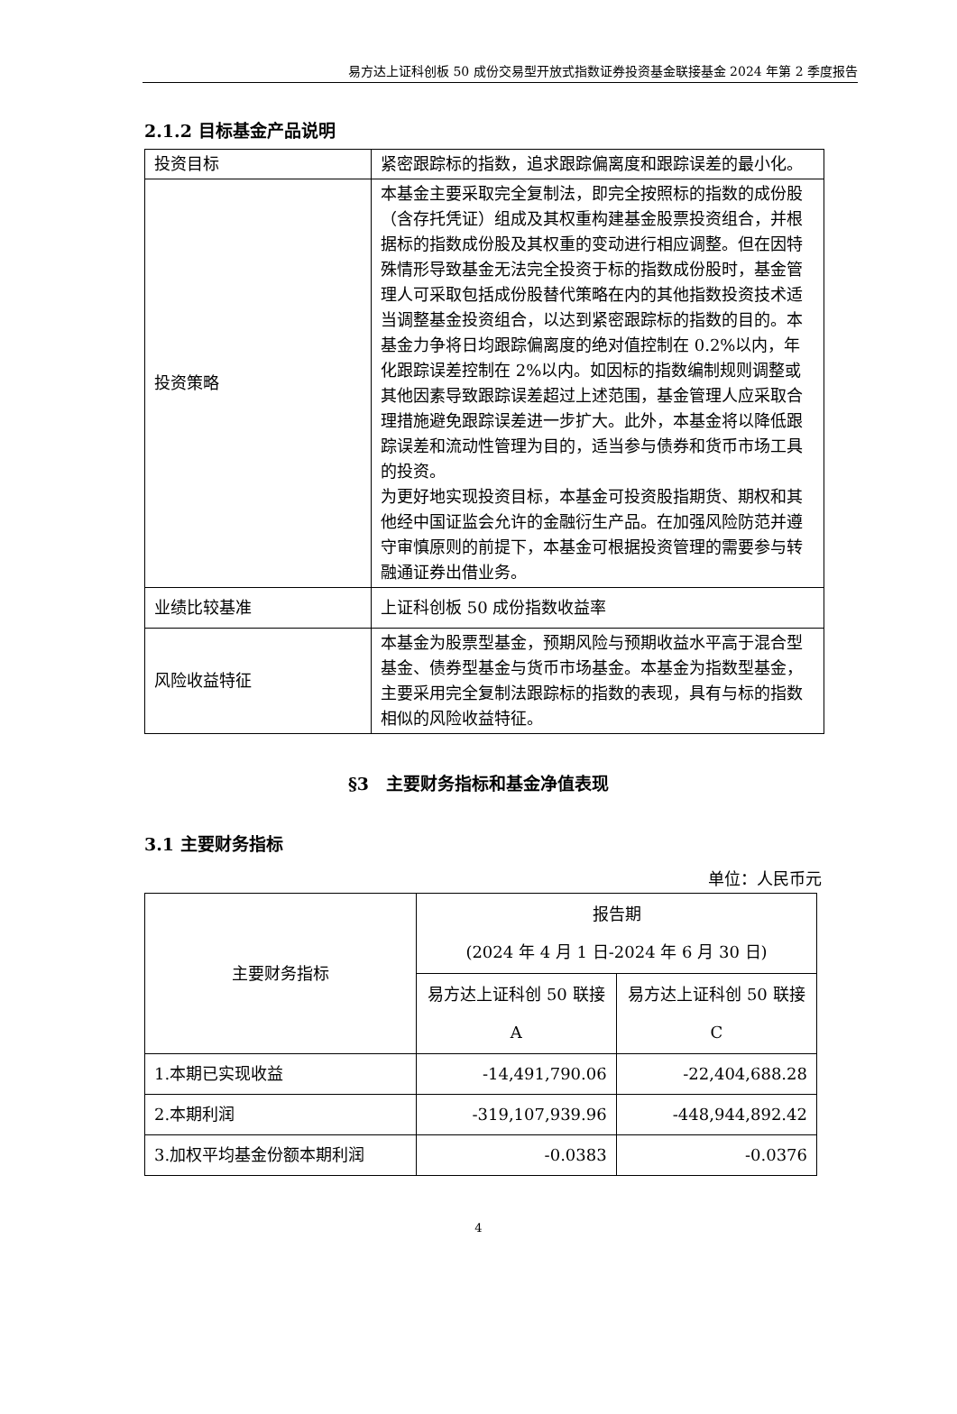易方达上证科创板 50 成份交易型开放式指数证券投资基金联接基金 2024 年第 2 季度报告
2.1.2 目标基金产品说明
| 投资目标 | 紧密跟踪标的指数，追求跟踪偏离度和跟踪误差的最小化。 |
| 投资策略 | 本基金主要采取完全复制法，即完全按照标的指数的成份股（含存托凭证）组成及其权重构建基金股票投资组合，并根据标的指数成份股及其权重的变动进行相应调整。但在因特殊情形导致基金无法完全投资于标的指数成份股时，基金管理人可采取包括成份股替代策略在内的其他指数投资技术适当调整基金投资组合，以达到紧密跟踪标的指数的目的。本基金力争将日均跟踪偏离度的绝对值控制在 0.2%以内，年化跟踪误差控制在 2%以内。如因标的指数编制规则调整或其他因素导致跟踪误差超过上述范围，基金管理人应采取合理措施避免跟踪误差进一步扩大。此外，本基金将以降低跟踪误差和流动性管理为目的，适当参与债券和货币市场工具的投资。 为更好地实现投资目标，本基金可投资股指期货、期权和其他经中国证监会允许的金融衍生产品。在加强风险防范并遵守审慎原则的前提下，本基金可根据投资管理的需要参与转融通证券出借业务。 |
| 业绩比较基准 | 上证科创板 50 成份指数收益率 |
| 风险收益特征 | 本基金为股票型基金，预期风险与预期收益水平高于混合型基金、债券型基金与货币市场基金。本基金为指数型基金，主要采用完全复制法跟踪标的指数的表现，具有与标的指数相似的风险收益特征。 |
§3　主要财务指标和基金净值表现
3.1 主要财务指标
单位：人民币元
| 主要财务指标 | 报告期 (2024 年 4 月 1 日-2024 年 6 月 30 日) | |
| | 易方达上证科创 50 联接 A | 易方达上证科创 50 联接 C |
| 1.本期已实现收益 | -14,491,790.06 | -22,404,688.28 |
| 2.本期利润 | -319,107,939.96 | -448,944,892.42 |
| 3.加权平均基金份额本期利润 | -0.0383 | -0.0376 |
4